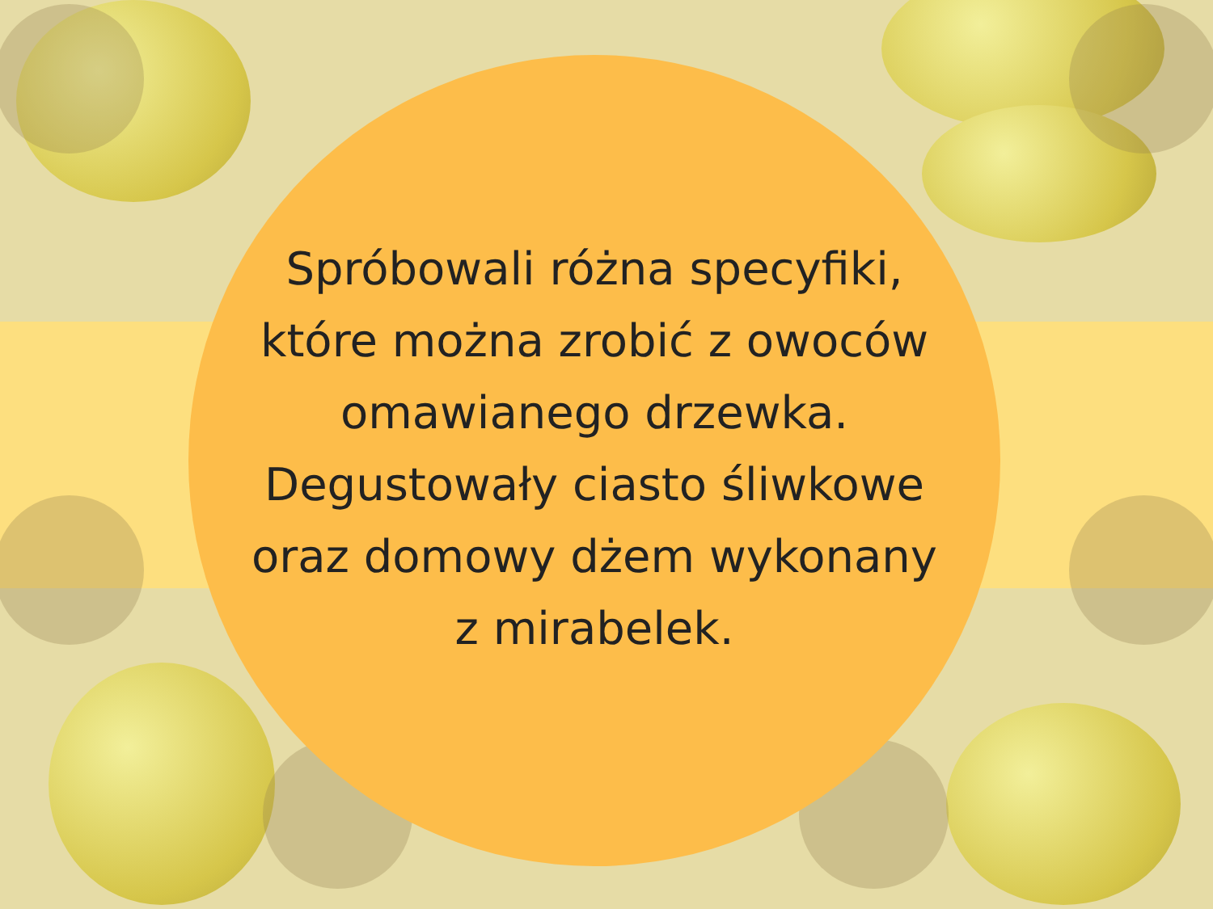Spróbowali różna specyfiki,
które można zrobić z owoców
omawianego drzewka.
Degustowały ciasto śliwkowe
oraz domowy dżem wykonany
z mirabelek.